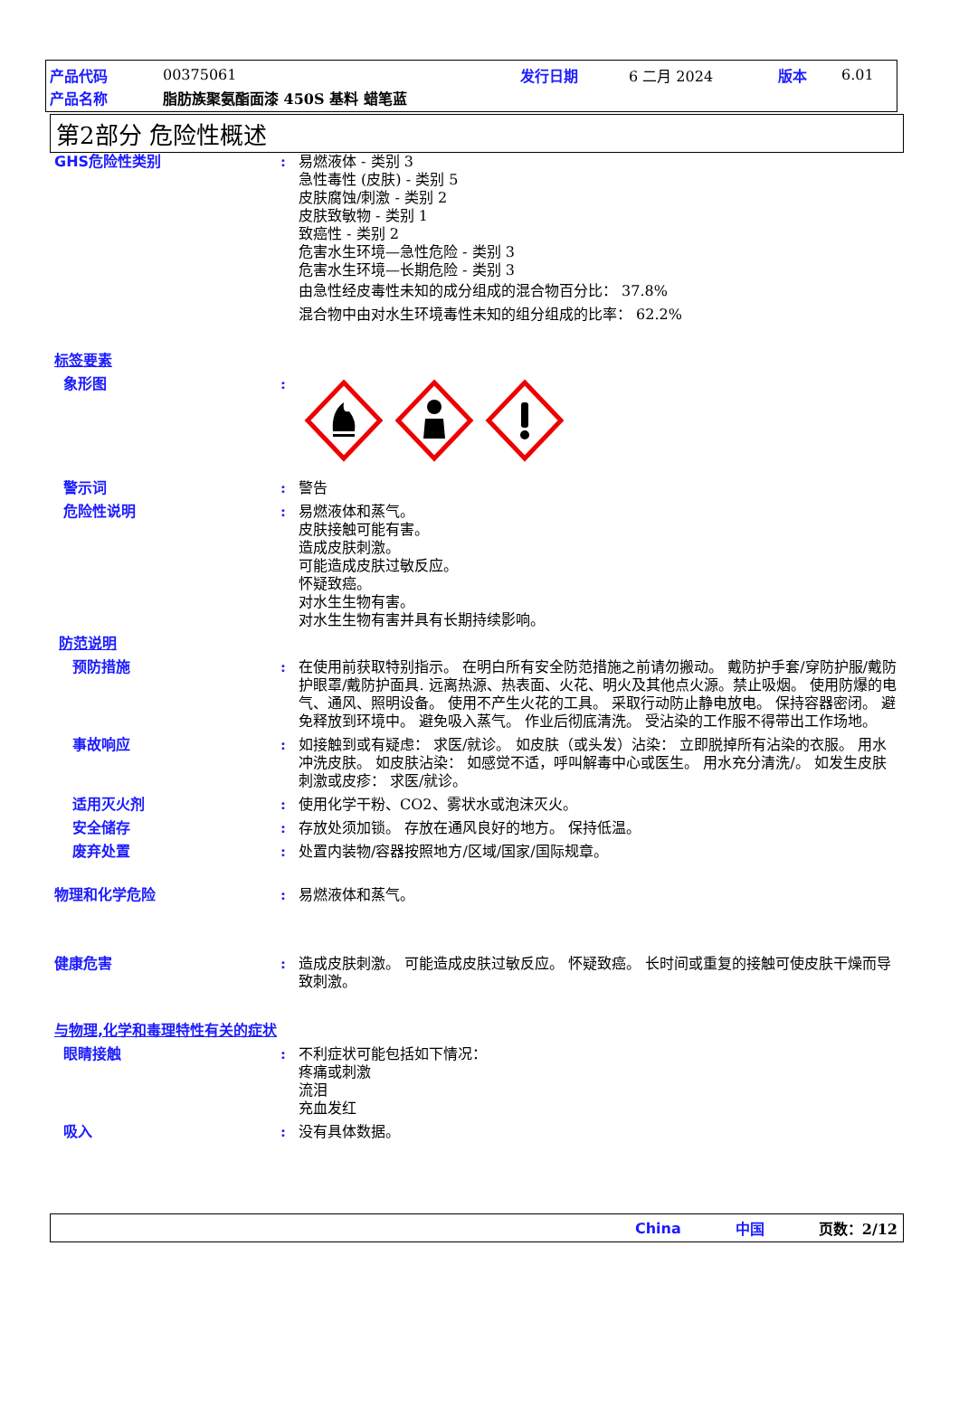产品代码 00375061 发行日期 6 二月 2024 版本 6.01
产品名称 脂肪族聚氨酯面漆 450S 基料 蜡笔蓝
第2部分 危险性概述
GHS危险性类别: 易燃液体 - 类别 3
急性毒性 (皮肤) - 类别 5
皮肤腐蚀/刺激 - 类别 2
皮肤致敏物 - 类别 1
致癌性 - 类别 2
危害水生环境—急性危险 - 类别 3
危害水生环境—长期危险 - 类别 3
由急性经皮毒性未知的成分组成的混合物百分比： 37.8%
混合物中由对水生环境毒性未知的组分组成的比率： 62.2%
标签要素
象形图:
警示词: 警告
危险性说明: 易燃液体和蒸气。
皮肤接触可能有害。
造成皮肤刺激。
可能造成皮肤过敏反应。
怀疑致癌。
对水生生物有害。
对水生生物有害并具有长期持续影响。
防范说明
预防措施: 在使用前获取特别指示。 在明白所有安全防范措施之前请勿搬动。 戴防护手套/穿防护服/戴防护眼罩/戴防护面具. 远离热源、热表面、火花、明火及其他点火源。禁止吸烟。 使用防爆的电气、通风、照明设备。 使用不产生火花的工具。 采取行动防止静电放电。 保持容器密闭。 避免释放到环境中。 避免吸入蒸气。 作业后彻底清洗。 受沾染的工作服不得带出工作场地。
事故响应: 如接触到或有疑虑： 求医/就诊。 如皮肤（或头发）沾染： 立即脱掉所有沾染的衣服。 用水冲洗皮肤。 如皮肤沾染： 如感觉不适，呼叫解毒中心或医生。 用水充分清洗/。 如发生皮肤刺激或皮疹： 求医/就诊。
适用灭火剂: 使用化学干粉、CO2、雾状水或泡沫灭火。
安全储存: 存放处须加锁。 存放在通风良好的地方。 保持低温。
废弃处置: 处置内装物/容器按照地方/区域/国家/国际规章。
物理和化学危险: 易燃液体和蒸气。
健康危害: 造成皮肤刺激。 可能造成皮肤过敏反应。 怀疑致癌。 长时间或重复的接触可使皮肤干燥而导致刺激。
与物理,化学和毒理特性有关的症状
眼睛接触: 不利症状可能包括如下情况：
疼痛或刺激
流泪
充血发红
吸入: 没有具体数据。
China 中国 页数：2/12